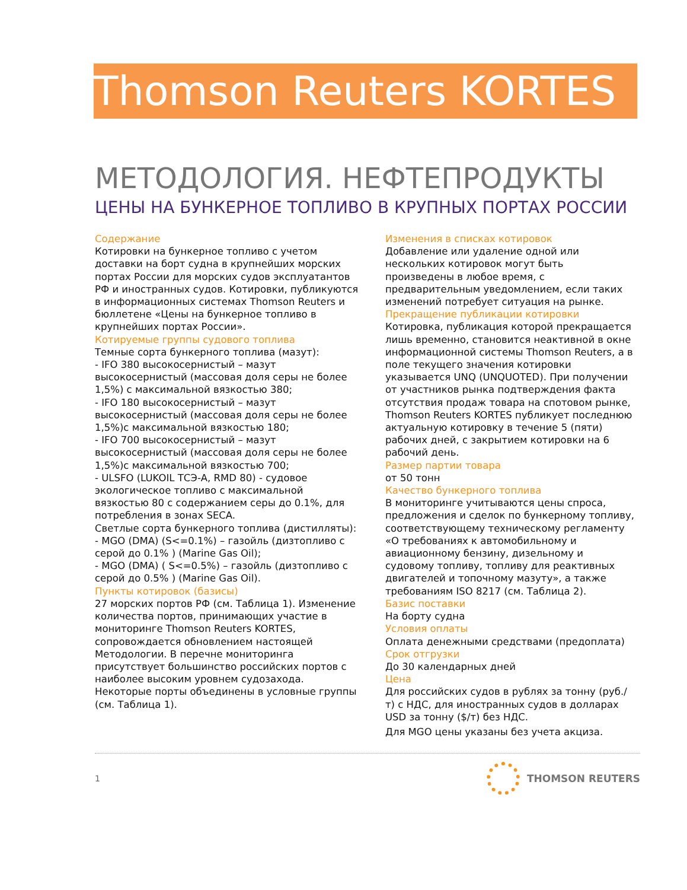Thomson Reuters KORTES
МЕТОДОЛОГИЯ. НЕФТЕПРОДУКТЫ
ЦЕНЫ НА БУНКЕРНОЕ ТОПЛИВО В КРУПНЫХ ПОРТАХ РОССИИ
Содержание
Котировки на бункерное топливо с учетом доставки на борт судна в крупнейших морских портах России для морских судов эксплуатантов РФ и иностранных судов. Котировки, публикуются в информационных системах Thomson Reuters и бюллетене «Цены на бункерное топливо в крупнейших портах России».
Котируемые группы судового топлива
Темные сорта бункерного топлива (мазут):
- IFO 380 высокосернистый – мазут высокосернистый (массовая доля серы не более 1,5%) с максимальной вязкостью 380;
- IFO 180 высокосернистый – мазут высокосернистый (массовая доля серы не более 1,5%)с максимальной вязкостью 180;
- IFO 700 высокосернистый – мазут высокосернистый (массовая доля серы не более 1,5%)с максимальной вязкостью 700;
- ULSFO (LUKOIL ТСЭ-А, RMD 80) - судовое экологическое топливо с максимальной вязкостью 80 с содержанием серы до 0.1%, для потребления в зонах SECA.
Светлые сорта бункерного топлива (дистилляты):
- MGO (DMA) (S<=0.1%) – газойль (дизтопливо с серой до 0.1% ) (Marine Gas Oil);
- MGO (DMA) ( S<=0.5%) – газойль (дизтопливо с серой до 0.5% ) (Marine Gas Oil).
Пункты котировок (базисы)
27 морских портов РФ (см. Таблица 1). Изменение количества портов, принимающих участие в мониторинге Thomson Reuters KORTES, сопровождается обновлением настоящей Методологии. В перечне мониторинга присутствует большинство российских портов с наиболее высоким уровнем судозахода. Некоторые порты объединены в условные группы (см. Таблица 1).
Изменения в списках котировок
Добавление или удаление одной или нескольких котировок могут быть произведены в любое время, с предварительным уведомлением, если таких изменений потребует ситуация на рынке.
Прекращение публикации котировки
Котировка, публикация которой прекращается лишь временно, становится неактивной в окне информационной системы Thomson Reuters, а в поле текущего значения котировки указывается UNQ (UNQUOTED). При получении от участников рынка подтверждения факта отсутствия продаж товара на спотовом рынке, Thomson Reuters KORTES публикует последнюю актуальную котировку в течение 5 (пяти) рабочих дней, с закрытием котировки на 6 рабочий день.
Размер партии товара
от 50 тонн
Качество бункерного топлива
В мониторинге учитываются цены спроса, предложения и сделок по бункерному топливу, соответствующему техническому регламенту «О требованиях к автомобильному и авиационному бензину, дизельному и судовому топливу, топливу для реактивных двигателей и топочному мазуту», а также требованиям ISO 8217 (см. Таблица 2).
Базис поставки
На борту судна
Условия оплаты
Оплата денежными средствами (предоплата)
Срок отгрузки
До 30 календарных дней
Цена
Для российских судов в рублях за тонну (руб./т) с НДС, для иностранных судов в долларах USD за тонну ($/т) без НДС.
Для MGO цены указаны без учета акциза.
1 THOMSON REUTERS